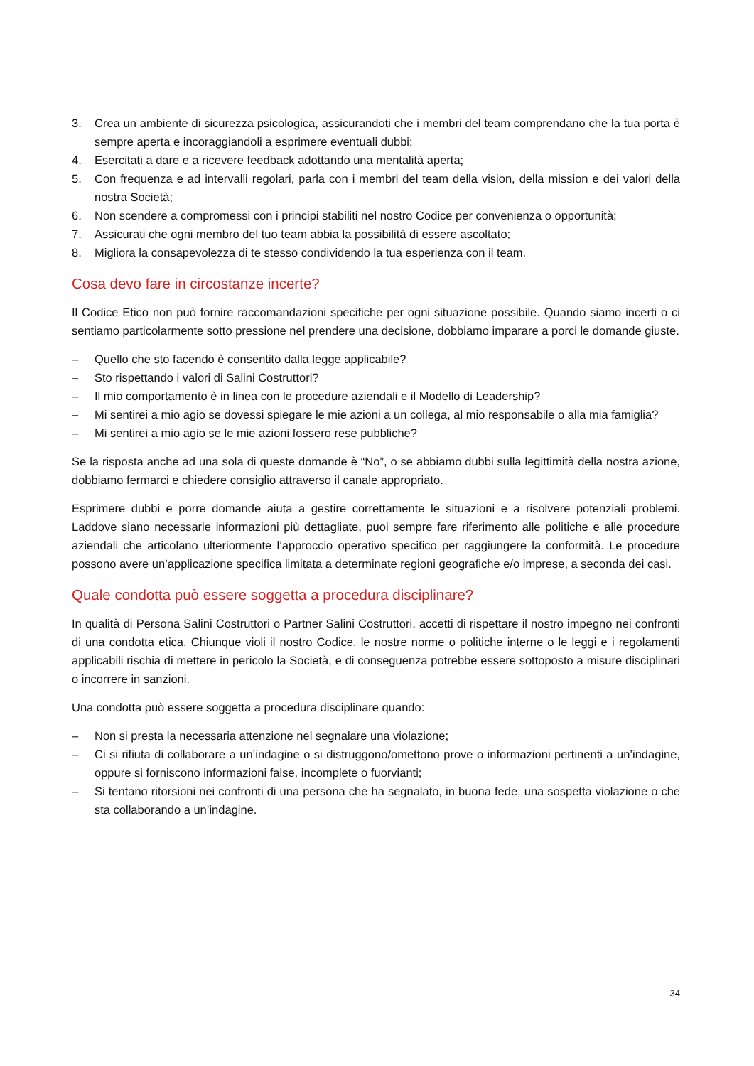3. Crea un ambiente di sicurezza psicologica, assicurandoti che i membri del team comprendano che la tua porta è sempre aperta e incoraggiandoli a esprimere eventuali dubbi;
4. Esercitati a dare e a ricevere feedback adottando una mentalità aperta;
5. Con frequenza e ad intervalli regolari, parla con i membri del team della vision, della mission e dei valori della nostra Società;
6. Non scendere a compromessi con i principi stabiliti nel nostro Codice per convenienza o opportunità;
7. Assicurati che ogni membro del tuo team abbia la possibilità di essere ascoltato;
8. Migliora la consapevolezza di te stesso condividendo la tua esperienza con il team.
Cosa devo fare in circostanze incerte?
Il Codice Etico non può fornire raccomandazioni specifiche per ogni situazione possibile. Quando siamo incerti o ci sentiamo particolarmente sotto pressione nel prendere una decisione, dobbiamo imparare a porci le domande giuste.
– Quello che sto facendo è consentito dalla legge applicabile?
– Sto rispettando i valori di Salini Costruttori?
– Il mio comportamento è in linea con le procedure aziendali e il Modello di Leadership?
– Mi sentirei a mio agio se dovessi spiegare le mie azioni a un collega, al mio responsabile o alla mia famiglia?
– Mi sentirei a mio agio se le mie azioni fossero rese pubbliche?
Se la risposta anche ad una sola di queste domande è “No”, o se abbiamo dubbi sulla legittimità della nostra azione, dobbiamo fermarci e chiedere consiglio attraverso il canale appropriato.
Esprimere dubbi e porre domande aiuta a gestire correttamente le situazioni e a risolvere potenziali problemi. Laddove siano necessarie informazioni più dettagliate, puoi sempre fare riferimento alle politiche e alle procedure aziendali che articolano ulteriormente l’approccio operativo specifico per raggiungere la conformità. Le procedure possono avere un’applicazione specifica limitata a determinate regioni geografiche e/o imprese, a seconda dei casi.
Quale condotta può essere soggetta a procedura disciplinare?
In qualità di Persona Salini Costruttori o Partner Salini Costruttori, accetti di rispettare il nostro impegno nei confronti di una condotta etica. Chiunque violi il nostro Codice, le nostre norme o politiche interne o le leggi e i regolamenti applicabili rischia di mettere in pericolo la Società, e di conseguenza potrebbe essere sottoposto a misure disciplinari o incorrere in sanzioni.
Una condotta può essere soggetta a procedura disciplinare quando:
– Non si presta la necessaria attenzione nel segnalare una violazione;
– Ci si rifiuta di collaborare a un’indagine o si distruggono/omettono prove o informazioni pertinenti a un’indagine, oppure si forniscono informazioni false, incomplete o fuorvianti;
– Si tentano ritorsioni nei confronti di una persona che ha segnalato, in buona fede, una sospetta violazione o che sta collaborando a un’indagine.
34